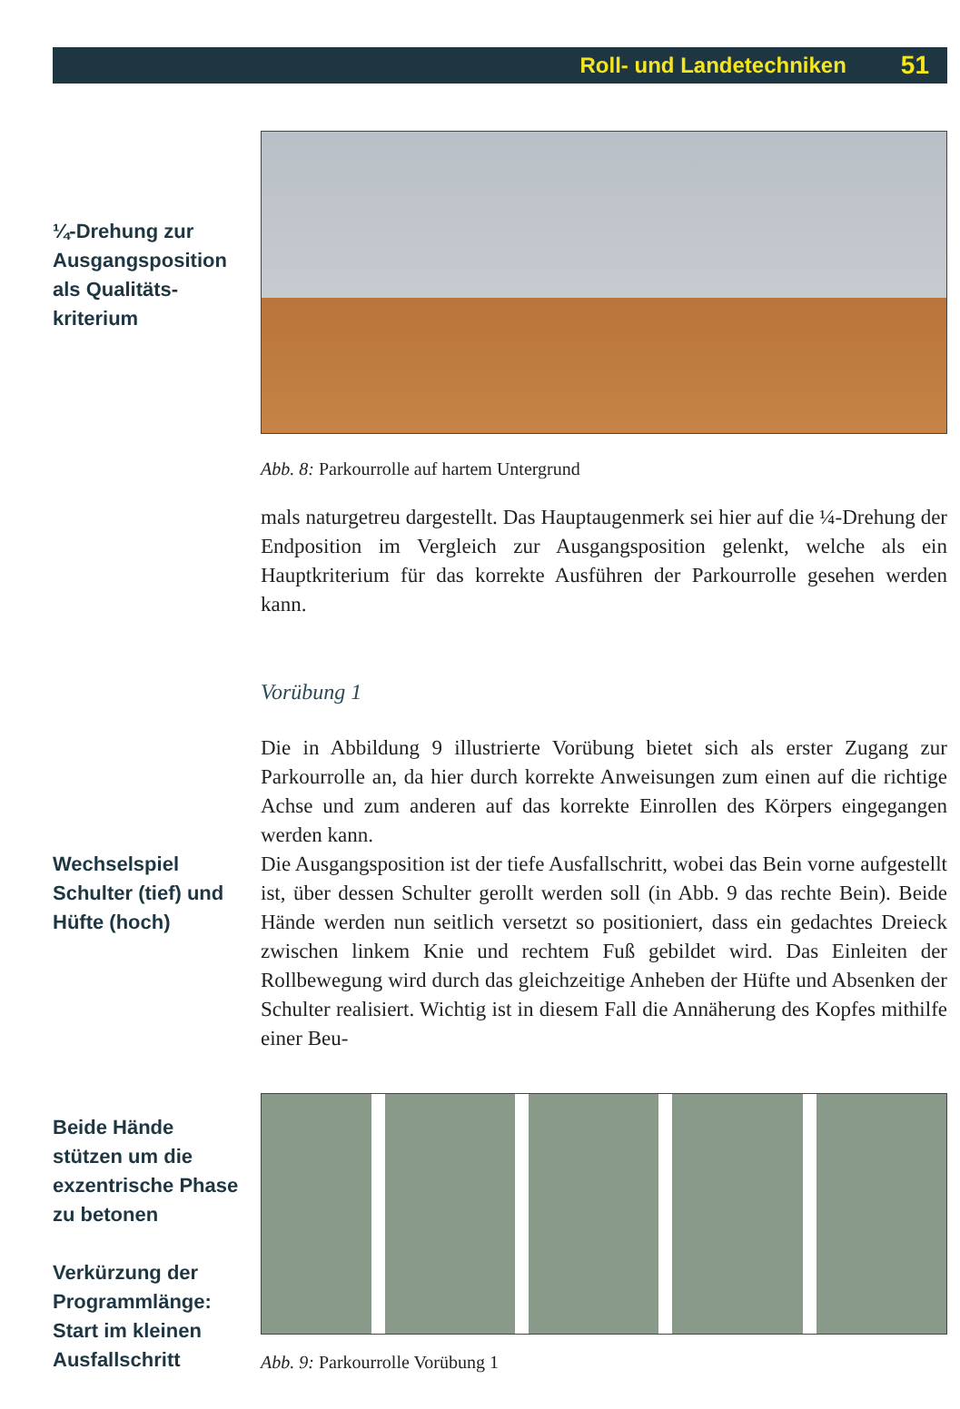Roll- und Landetechniken 51
¼-Drehung zur
Ausgangsposition
als Qualitäts-
kriterium
Abb. 8: Parkourrolle auf hartem Untergrund
mals naturgetreu dargestellt. Das Hauptaugenmerk sei hier auf die ¼-Drehung der Endposition im Vergleich zur Ausgangsposition gelenkt, welche als ein Hauptkriterium für das korrekte Ausführen der Parkourrolle gesehen werden kann.
Vorübung 1
Wechselspiel
Schulter (tief) und
Hüfte (hoch)
Die in Abbildung 9 illustrierte Vorübung bietet sich als erster Zugang zur Parkourrolle an, da hier durch korrekte Anweisungen zum einen auf die richtige Achse und zum anderen auf das korrekte Einrollen des Körpers eingegangen werden kann.
Die Ausgangsposition ist der tiefe Ausfallschritt, wobei das Bein vorne aufgestellt ist, über dessen Schulter gerollt werden soll (in Abb. 9 das rechte Bein). Beide Hände werden nun seitlich versetzt so positioniert, dass ein gedachtes Dreieck zwischen linkem Knie und rechtem Fuß gebildet wird. Das Einleiten der Rollbewegung wird durch das gleichzeitige Anheben der Hüfte und Absenken der Schulter realisiert. Wichtig ist in diesem Fall die Annäherung des Kopfes mithilfe einer Beu-
Beide Hände
stützen um die
exzentrische Phase
zu betonen
Verkürzung der
Programmlänge:
Start im kleinen
Ausfallschritt
Abb. 9: Parkourrolle Vorübung 1